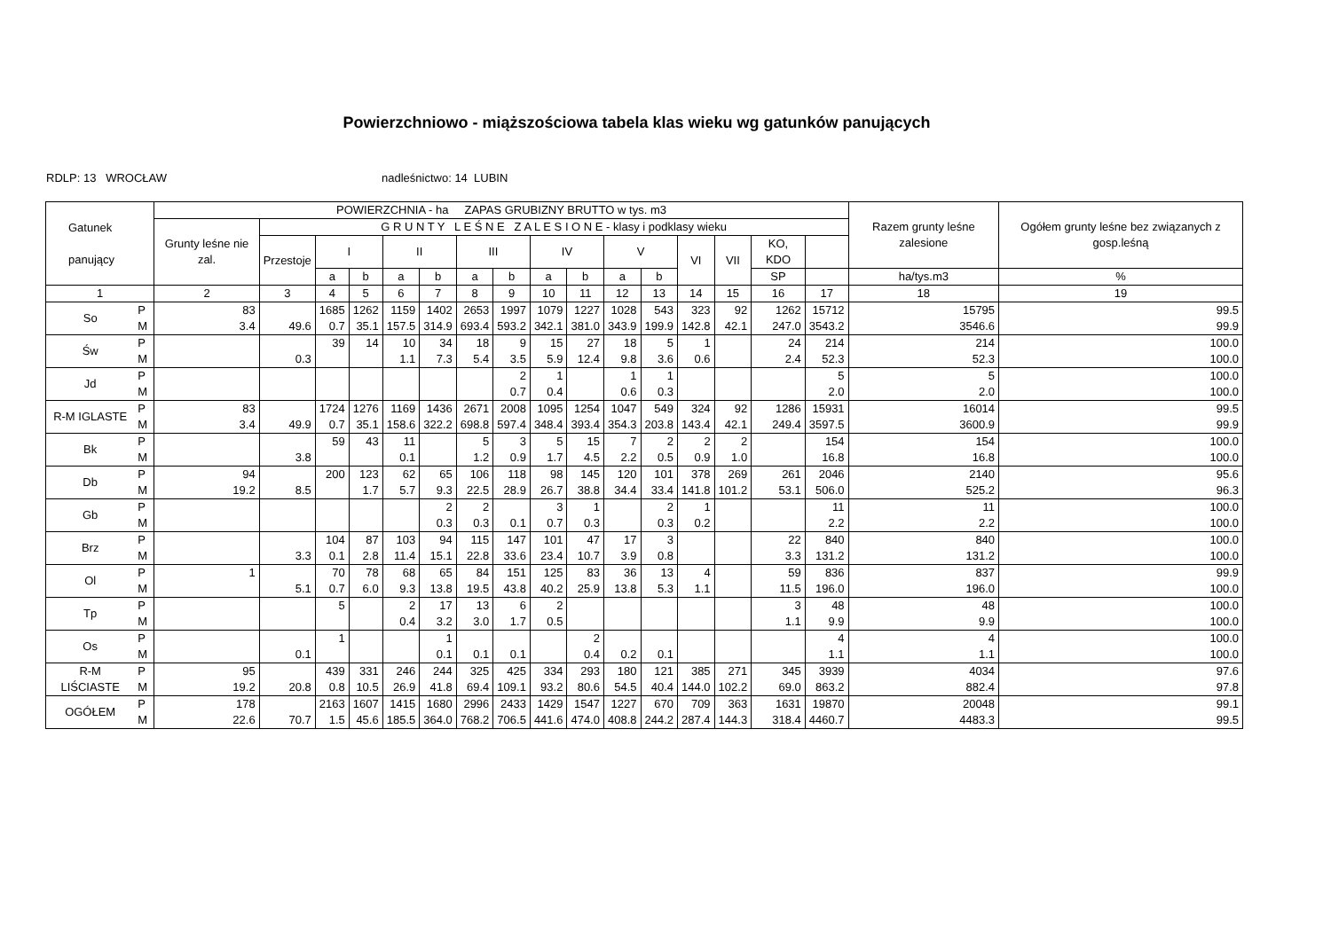Powierzchniowo - miąższościowa tabela klas wieku wg gatunków panujących
RDLP: 13 WROCŁAW nadleśnictwo: 14 LUBIN
| Gatunek panujący | | POWIERZCHNIA - ha ZAPAS GRUBIZNY BRUTTO w tys. m3 | | | | | | | | | | | | | | | | Razem grunty leśne zalesione | Ogółem grunty leśne bez związanych z gosp.leśną |
| --- | --- | --- | --- | --- | --- | --- | --- | --- | --- | --- | --- | --- | --- | --- | --- | --- | --- | --- | --- |
| | | Grunty leśne nie zal. | G R U N T Y L E Ś N E Z A L E S I O N E - klasy i podklasy wieku | | | | | | | | | | | | | | | | |
| | | | Przestoje | I | | II | | III | | IV | | V | | VI | VII | KO, KDO | | | |
| | | | | a | b | a | b | a | b | a | b | a | b | | | SP | | ha/tys.m3 | % |
| 1 | | 2 | 3 | 4 | 5 | 6 | 7 | 8 | 9 | 10 | 11 | 12 | 13 | 14 | 15 | 16 | 17 | 18 | 19 |
| So | P M | 83 3.4 | 49.6 | 1685 0.7 | 1262 35.1 | 1159 157.5 | 1402 314.9 | 2653 693.4 | 1997 593.2 | 1079 342.1 | 1227 381.0 | 1028 343.9 | 543 199.9 | 323 142.8 | 92 42.1 | 1262 247.0 | 15712 3543.2 | 15795 3546.6 | 99.5 99.9 |
| Św | P M | | 0.3 | 39 | 14 | 10 1.1 | 34 7.3 | 18 5.4 | 9 3.5 | 15 5.9 | 27 12.4 | 18 9.8 | 5 3.6 | 1 0.6 | | 24 2.4 | 214 52.3 | 214 52.3 | 100.0 100.0 |
| Jd | P M | | | | | | | | 2 0.7 | 1 0.4 | | 1 0.6 | 1 0.3 | | | | 5 2.0 | 5 2.0 | 100.0 100.0 |
| R-M IGLASTE | P M | 83 3.4 | 49.9 | 1724 0.7 | 1276 35.1 | 1169 158.6 | 1436 322.2 | 2671 698.8 | 2008 597.4 | 1095 348.4 | 1254 393.4 | 1047 354.3 | 549 203.8 | 324 143.4 | 92 42.1 | 1286 249.4 | 15931 3597.5 | 16014 3600.9 | 99.5 99.9 |
| Bk | P M | | 3.8 | 59 | 43 | 11 0.1 | | 5 1.2 | 3 0.9 | 5 1.7 | 15 4.5 | 7 2.2 | 2 0.5 | 2 0.9 | 2 1.0 | | 154 16.8 | 154 16.8 | 100.0 100.0 |
| Db | P M | 94 19.2 | 8.5 | 200 | 123 1.7 | 62 5.7 | 65 9.3 | 106 22.5 | 118 28.9 | 98 26.7 | 145 38.8 | 120 34.4 | 101 33.4 | 378 141.8 | 269 101.2 | 261 53.1 | 2046 506.0 | 2140 525.2 | 95.6 96.3 |
| Gb | P M | | | | | | 2 0.3 | 2 0.3 | 0.1 | 3 0.7 | 1 0.3 | | 2 0.3 | 1 0.2 | | | 11 2.2 | 11 2.2 | 100.0 100.0 |
| Brz | P M | | 3.3 | 104 0.1 | 87 2.8 | 103 11.4 | 94 15.1 | 115 22.8 | 147 33.6 | 101 23.4 | 47 10.7 | 17 3.9 | 3 0.8 | | | 22 3.3 | 840 131.2 | 840 131.2 | 100.0 100.0 |
| Ol | P M | 1 | 5.1 | 70 0.7 | 78 6.0 | 68 9.3 | 65 13.8 | 84 19.5 | 151 43.8 | 125 40.2 | 83 25.9 | 36 13.8 | 13 5.3 | 4 1.1 | | 59 11.5 | 836 196.0 | 837 196.0 | 99.9 100.0 |
| Tp | P M | | | 5 | | 2 0.4 | 17 3.2 | 13 3.0 | 6 1.7 | 2 0.5 | | | | | | 3 1.1 | 48 9.9 | 48 9.9 | 100.0 100.0 |
| Os | P M | | 0.1 | 1 | | | 1 0.1 | 0.1 | 0.1 | | 2 0.4 | 0.2 | 0.1 | | | | 4 1.1 | 4 1.1 | 100.0 100.0 |
| R-M LIŚCIASTE | P M | 95 19.2 | 20.8 | 439 0.8 | 331 10.5 | 246 26.9 | 244 41.8 | 325 69.4 | 425 109.1 | 334 93.2 | 293 80.6 | 180 54.5 | 121 40.4 | 385 144.0 | 271 102.2 | 345 69.0 | 3939 863.2 | 4034 882.4 | 97.6 97.8 |
| OGÓŁEM | P M | 178 22.6 | 70.7 | 2163 1.5 | 1607 45.6 | 1415 185.5 | 1680 364.0 | 2996 768.2 | 2433 706.5 | 1429 441.6 | 1547 474.0 | 1227 408.8 | 670 244.2 | 709 287.4 | 363 144.3 | 1631 318.4 | 19870 4460.7 | 20048 4483.3 | 99.1 99.5 |